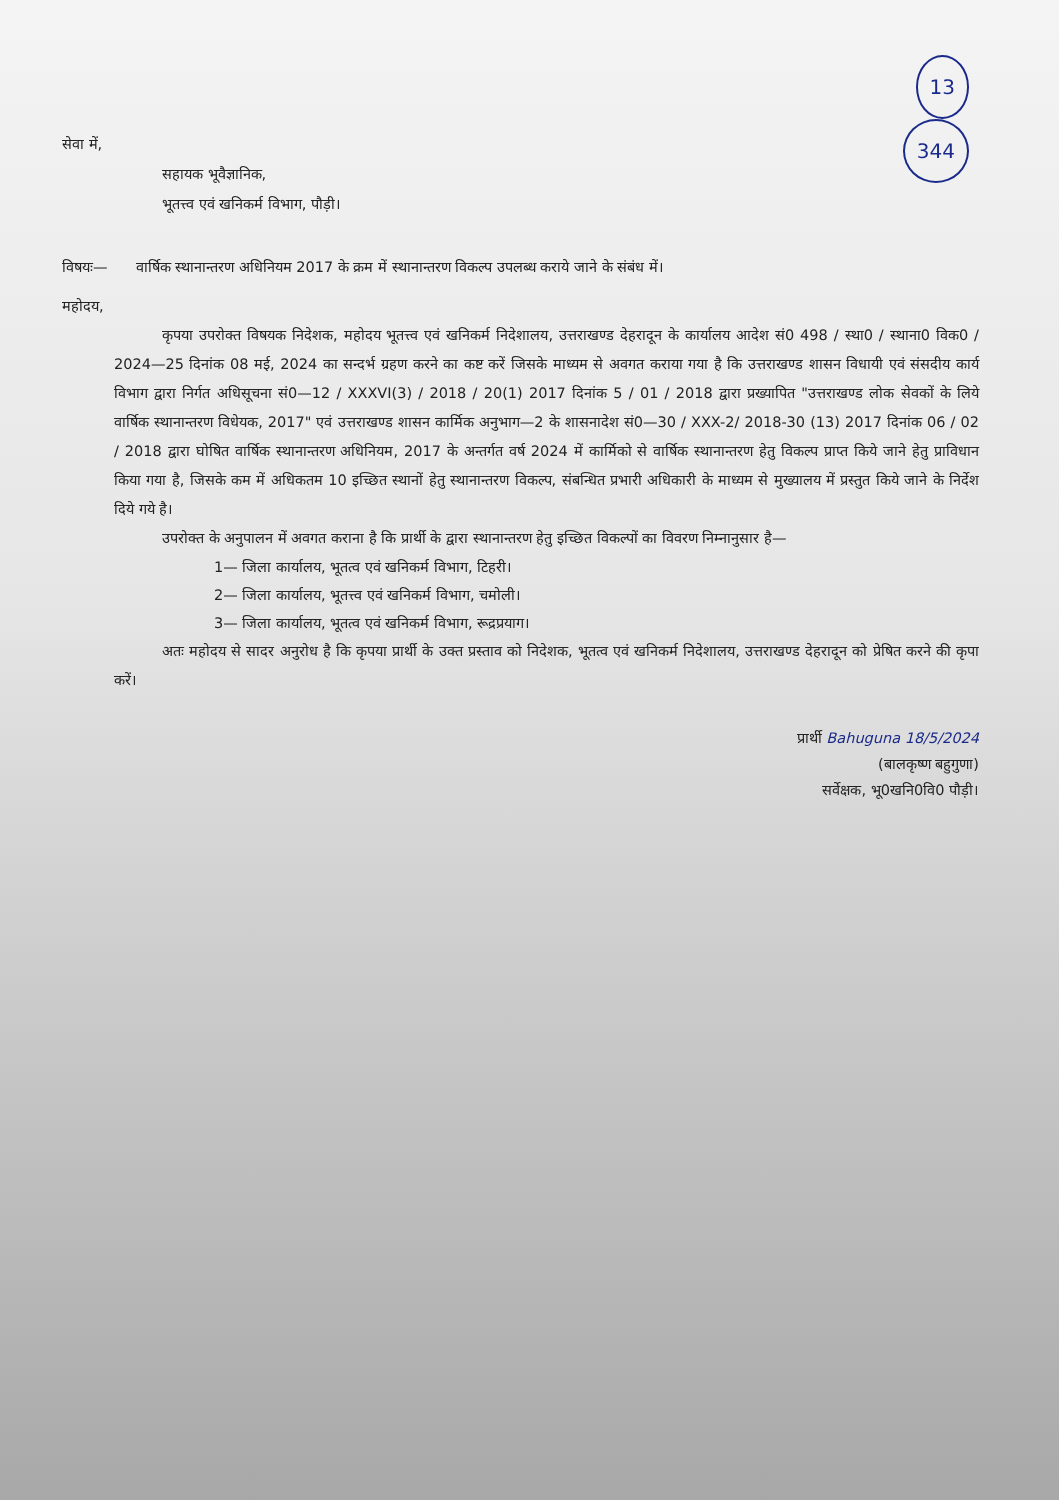13
344
सेवा में,
सहायक भूवैज्ञानिक,
भूतत्त्व एवं खनिकर्म विभाग, पौड़ी।
विषयः— वार्षिक स्थानान्तरण अधिनियम 2017 के क्रम में स्थानान्तरण विकल्प उपलब्ध कराये जाने के संबंध में।
महोदय,
कृपया उपरोक्त विषयक निदेशक, महोदय भूतत्त्व एवं खनिकर्म निदेशालय, उत्तराखण्ड देहरादून के कार्यालय आदेश सं0 498 / स्था0 / स्थाना0 विक0 / 2024—25 दिनांक 08 मई, 2024 का सन्दर्भ ग्रहण करने का कष्ट करें जिसके माध्यम से अवगत कराया गया है कि उत्तराखण्ड शासन विधायी एवं संसदीय कार्य विभाग द्वारा निर्गत अधिसूचना सं0—12 / XXXVI(3) / 2018 / 20(1) 2017 दिनांक 5 / 01 / 2018 द्वारा प्रख्यापित "उत्तराखण्ड लोक सेवकों के लिये वार्षिक स्थानान्तरण विधेयक, 2017" एवं उत्तराखण्ड शासन कार्मिक अनुभाग—2 के शासनादेश सं0—30 / XXX-2/ 2018-30 (13) 2017 दिनांक 06 / 02 / 2018 द्वारा घोषित वार्षिक स्थानान्तरण अधिनियम, 2017 के अन्तर्गत वर्ष 2024 में कार्मिको से वार्षिक स्थानान्तरण हेतु विकल्प प्राप्त किये जाने हेतु प्राविधान किया गया है, जिसके कम में अधिकतम 10 इच्छित स्थानों हेतु स्थानान्तरण विकल्प, संबन्धित प्रभारी अधिकारी के माध्यम से मुख्यालय में प्रस्तुत किये जाने के निर्देश दिये गये है।
उपरोक्त के अनुपालन में अवगत कराना है कि प्रार्थी के द्वारा स्थानान्तरण हेतु इच्छित विकल्पों का विवरण निम्नानुसार है—
1— जिला कार्यालय, भूतत्व एवं खनिकर्म विभाग, टिहरी।
2— जिला कार्यालय, भूतत्त्व एवं खनिकर्म विभाग, चमोली।
3— जिला कार्यालय, भूतत्व एवं खनिकर्म विभाग, रूद्रप्रयाग।
अतः महोदय से सादर अनुरोध है कि कृपया प्रार्थी के उक्त प्रस्ताव को निदेशक, भूतत्व एवं खनिकर्म निदेशालय, उत्तराखण्ड देहरादून को प्रेषित करने की कृपा करें।
प्रार्थी Bahuguna 18/5/2024
(बालकृष्ण बहुगुणा)
सर्वेक्षक, भू0खनि0वि0 पौड़ी।